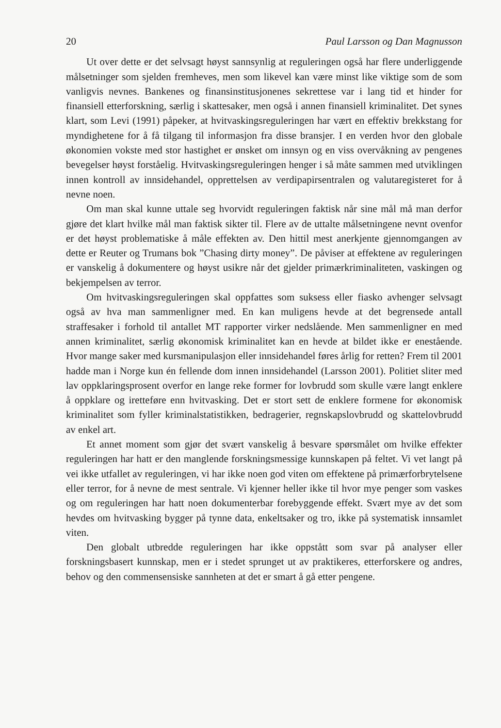20 Paul Larsson og Dan Magnusson
Ut over dette er det selvsagt høyst sannsynlig at reguleringen også har flere underliggende målsetninger som sjelden fremheves, men som likevel kan være minst like viktige som de som vanligvis nevnes. Bankenes og finansinstitusjonenes sekrettese var i lang tid et hinder for finansiell etterforskning, særlig i skattesaker, men også i annen finansiell kriminalitet. Det synes klart, som Levi (1991) påpeker, at hvitvaskingsreguleringen har vært en effektiv brekkstang for myndighetene for å få tilgang til informasjon fra disse bransjer. I en verden hvor den globale økonomien vokste med stor hastighet er ønsket om innsyn og en viss overvåkning av pengenes bevegelser høyst forståelig. Hvitvaskingsreguleringen henger i så måte sammen med utviklingen innen kontroll av innsidehandel, opprettelsen av verdipapirsentralen og valutaregisteret for å nevne noen.
Om man skal kunne uttale seg hvorvidt reguleringen faktisk når sine mål må man derfor gjøre det klart hvilke mål man faktisk sikter til. Flere av de uttalte målsetningene nevnt ovenfor er det høyst problematiske å måle effekten av. Den hittil mest anerkjente gjennomgangen av dette er Reuter og Trumans bok ”Chasing dirty money”. De påviser at effektene av reguleringen er vanskelig å dokumentere og høyst usikre når det gjelder primærkriminaliteten, vaskingen og bekjempelsen av terror.
Om hvitvaskingsreguleringen skal oppfattes som suksess eller fiasko avhenger selvsagt også av hva man sammenligner med. En kan muligens hevde at det begrensede antall straffesaker i forhold til antallet MT rapporter virker nedslående. Men sammenligner en med annen kriminalitet, særlig økonomisk kriminalitet kan en hevde at bildet ikke er enestående. Hvor mange saker med kursmanipulasjon eller innsidehandel føres årlig for retten? Frem til 2001 hadde man i Norge kun én fellende dom innen innsidehandel (Larsson 2001). Politiet sliter med lav oppklaringsprosent overfor en lange reke former for lovbrudd som skulle være langt enklere å oppklare og iretteføre enn hvitvasking. Det er stort sett de enklere formene for økonomisk kriminalitet som fyller kriminalstatistikken, bedragerier, regnskapslovbrudd og skattelovbrudd av enkel art.
Et annet moment som gjør det svært vanskelig å besvare spørsmålet om hvilke effekter reguleringen har hatt er den manglende forskningsmessige kunnskapen på feltet. Vi vet langt på vei ikke utfallet av reguleringen, vi har ikke noen god viten om effektene på primærforbrytelsene eller terror, for å nevne de mest sentrale. Vi kjenner heller ikke til hvor mye penger som vaskes og om reguleringen har hatt noen dokumenterbar forebyggende effekt. Svært mye av det som hevdes om hvitvasking bygger på tynne data, enkeltsaker og tro, ikke på systematisk innsamlet viten.
Den globalt utbredde reguleringen har ikke oppstått som svar på analyser eller forskningsbasert kunnskap, men er i stedet sprunget ut av praktikeres, etterforskere og andres, behov og den commensensiske sannheten at det er smart å gå etter pengene.